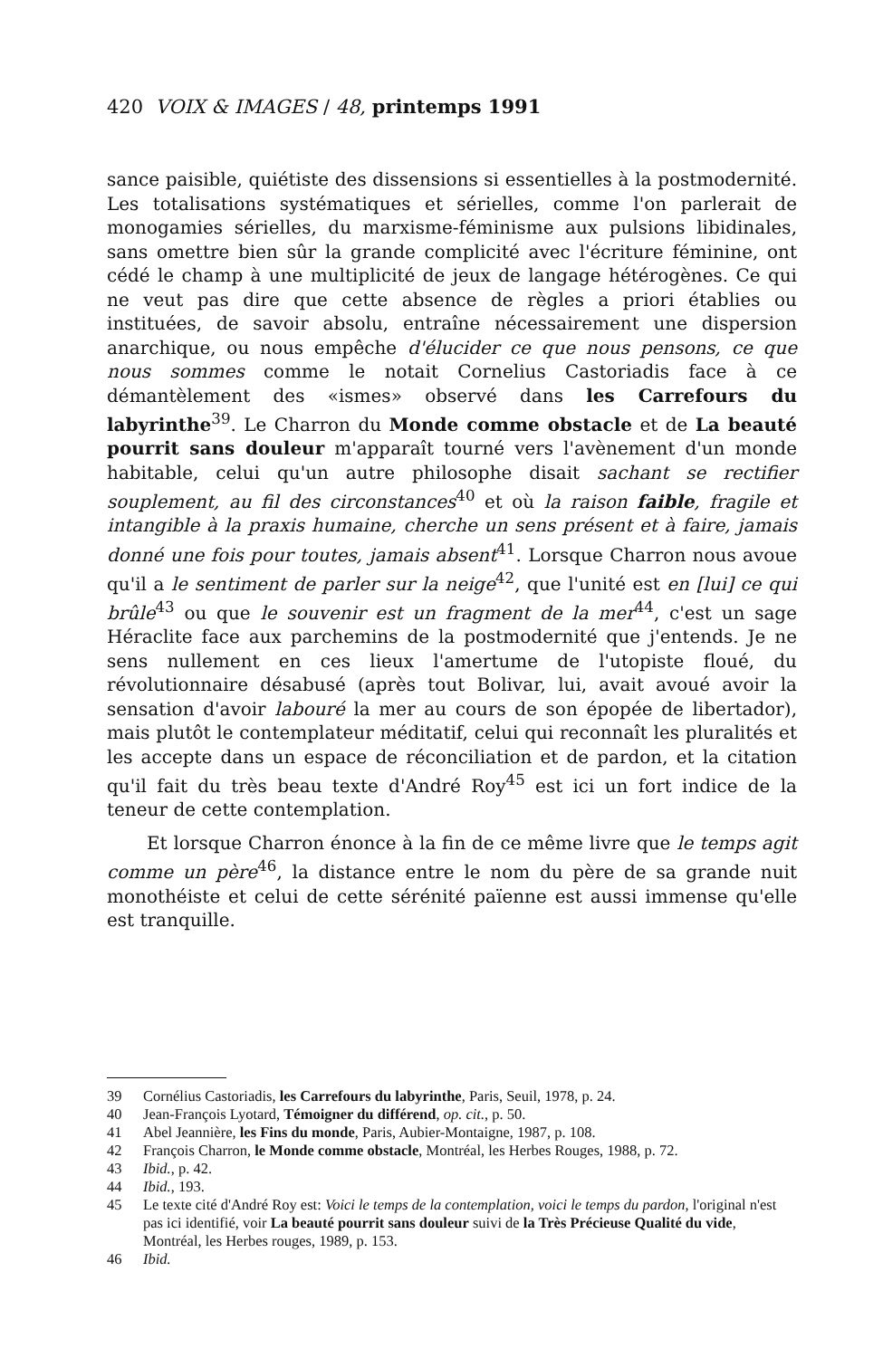420 VOIX & IMAGES / 48, printemps 1991
sance paisible, quiétiste des dissensions si essentielles à la postmodernité. Les totalisations systématiques et sérielles, comme l'on parlerait de monogamies sérielles, du marxisme-féminisme aux pulsions libidinales, sans omettre bien sûr la grande complicité avec l'écriture féminine, ont cédé le champ à une multiplicité de jeux de langage hétérogènes. Ce qui ne veut pas dire que cette absence de règles a priori établies ou instituées, de savoir absolu, entraîne nécessairement une dispersion anarchique, ou nous empêche d'élucider ce que nous pensons, ce que nous sommes comme le notait Cornelius Castoriadis face à ce démantèlement des «ismes» observé dans les Carrefours du labyrinthe<sup>39</sup>. Le Charron du Monde comme obstacle et de La beauté pourrit sans douleur m'apparaît tourné vers l'avènement d'un monde habitable, celui qu'un autre philosophe disait sachant se rectifier souplement, au fil des circonstances<sup>40</sup> et où la raison faible, fragile et intangible à la praxis humaine, cherche un sens présent et à faire, jamais donné une fois pour toutes, jamais absent<sup>41</sup>. Lorsque Charron nous avoue qu'il a le sentiment de parler sur la neige<sup>42</sup>, que l'unité est en [lui] ce qui brûle<sup>43</sup> ou que le souvenir est un fragment de la mer<sup>44</sup>, c'est un sage Héraclite face aux parchemins de la postmodernité que j'entends. Je ne sens nullement en ces lieux l'amertume de l'utopiste floué, du révolutionnaire désabusé (après tout Bolivar, lui, avait avoué avoir la sensation d'avoir labouré la mer au cours de son épopée de libertador), mais plutôt le contemplateur méditatif, celui qui reconnaît les pluralités et les accepte dans un espace de réconciliation et de pardon, et la citation qu'il fait du très beau texte d'André Roy<sup>45</sup> est ici un fort indice de la teneur de cette contemplation.
Et lorsque Charron énonce à la fin de ce même livre que le temps agit comme un père<sup>46</sup>, la distance entre le nom du père de sa grande nuit monothéiste et celui de cette sérénité païenne est aussi immense qu'elle est tranquille.
39 Cornélius Castoriadis, les Carrefours du labyrinthe, Paris, Seuil, 1978, p. 24.
40 Jean-François Lyotard, Témoigner du différend, op. cit., p. 50.
41 Abel Jeannière, les Fins du monde, Paris, Aubier-Montaigne, 1987, p. 108.
42 François Charron, le Monde comme obstacle, Montréal, les Herbes Rouges, 1988, p. 72.
43 Ibid., p. 42.
44 Ibid., 193.
45 Le texte cité d'André Roy est: Voici le temps de la contemplation, voici le temps du pardon, l'original n'est pas ici identifié, voir La beauté pourrit sans douleur suivi de la Très Précieuse Qualité du vide, Montréal, les Herbes rouges, 1989, p. 153.
46 Ibid.